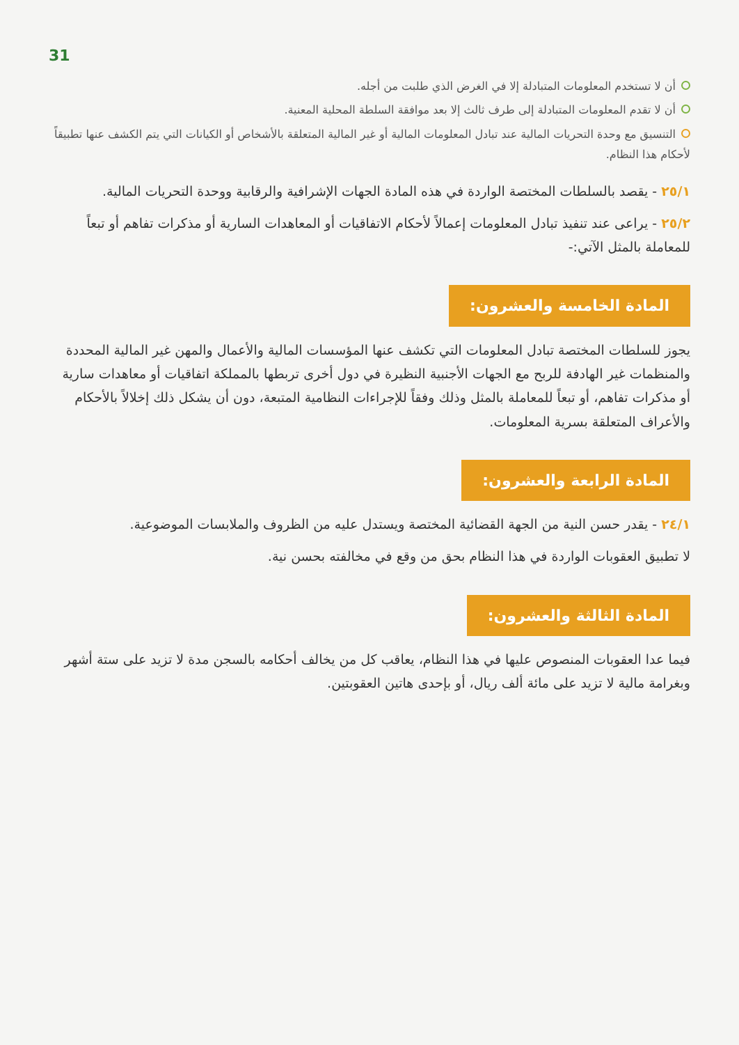31
أن لا تستخدم المعلومات المتبادلة إلا في الغرض الذي طلبت من أجله.
أن لا تقدم المعلومات المتبادلة إلى طرف ثالث إلا بعد موافقة السلطة المحلية المعنية.
التنسيق مع وحدة التحريات المالية عند تبادل المعلومات المالية أو غير المالية المتعلقة بالأشخاص أو الكيانات التي يتم الكشف عنها تطبيقاً لأحكام هذا النظام.
٢٥/١ - يقصد بالسلطات المختصة الواردة في هذه المادة الجهات الإشرافية والرقابية ووحدة التحريات المالية.
٢٥/٢ - يراعى عند تنفيذ تبادل المعلومات إعمالاً لأحكام الاتفاقيات أو المعاهدات السارية أو مذكرات تفاهم أو تبعاً للمعاملة بالمثل الآتي:-
المادة الخامسة والعشرون:
يجوز للسلطات المختصة تبادل المعلومات التي تكشف عنها المؤسسات المالية والأعمال والمهن غير المالية المحددة والمنظمات غير الهادفة للربح مع الجهات الأجنبية النظيرة في دول أخرى تربطها بالمملكة اتفاقيات أو معاهدات سارية أو مذكرات تفاهم، أو تبعاً للمعاملة بالمثل وذلك وفقاً للإجراءات النظامية المتبعة، دون أن يشكل ذلك إخلالاً بالأحكام والأعراف المتعلقة بسرية المعلومات.
المادة الرابعة والعشرون:
٢٤/١ - يقدر حسن النية من الجهة القضائية المختصة ويستدل عليه من الظروف والملابسات الموضوعية.
لا تطبيق العقوبات الواردة في هذا النظام بحق من وقع في مخالفته بحسن نية.
المادة الثالثة والعشرون:
فيما عدا العقوبات المنصوص عليها في هذا النظام، يعاقب كل من يخالف أحكامه بالسجن مدة لا تزيد على ستة أشهر وبغرامة مالية لا تزيد على مائة ألف ريال، أو بإحدى هاتين العقوبتين.